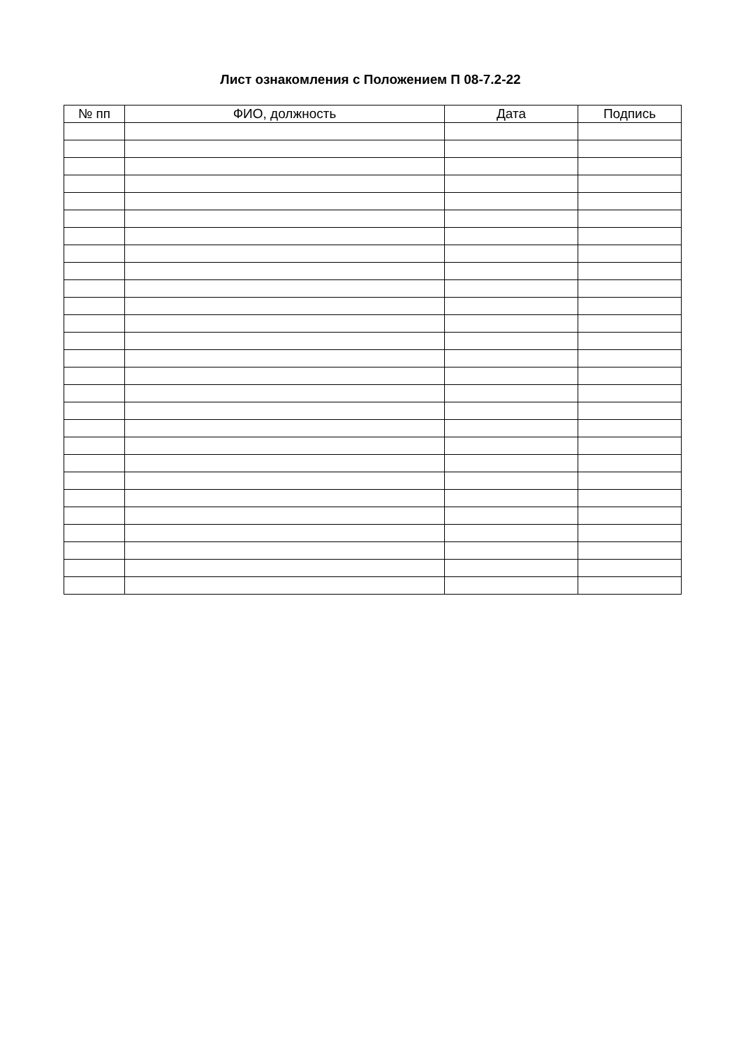Лист ознакомления с Положением П 08-7.2-22
| № пп | ФИО, должность | Дата | Подпись |
| --- | --- | --- | --- |